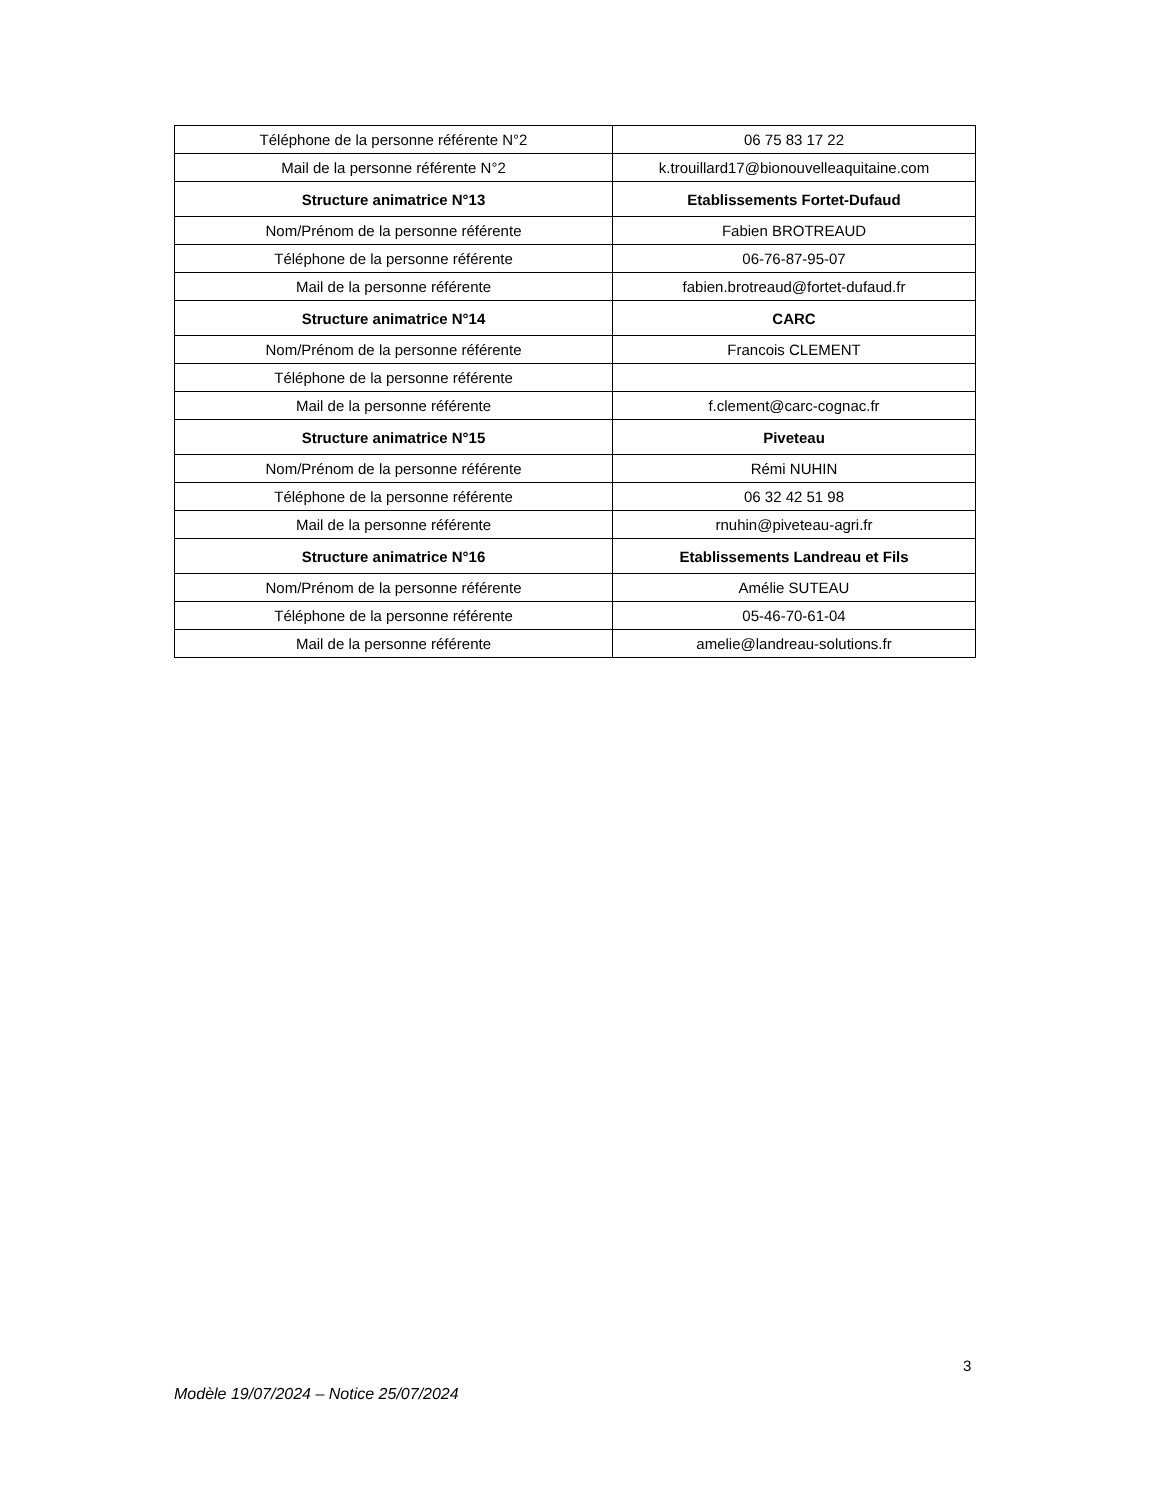| Téléphone de la personne référente N°2 | 06 75 83 17 22 |
| Mail de la personne référente N°2 | k.trouillard17@bionouvelleaquitaine.com |
| Structure animatrice N°13 | Etablissements Fortet-Dufaud |
| Nom/Prénom de la personne référente | Fabien BROTREAUD |
| Téléphone de la personne référente | 06-76-87-95-07 |
| Mail de la personne référente | fabien.brotreaud@fortet-dufaud.fr |
| Structure animatrice N°14 | CARC |
| Nom/Prénom de la personne référente | Francois CLEMENT |
| Téléphone de la personne référente | |
| Mail de la personne référente | f.clement@carc-cognac.fr |
| Structure animatrice N°15 | Piveteau |
| Nom/Prénom de la personne référente | Rémi NUHIN |
| Téléphone de la personne référente | 06 32 42 51 98 |
| Mail de la personne référente | rnuhin@piveteau-agri.fr |
| Structure animatrice N°16 | Etablissements Landreau et Fils |
| Nom/Prénom de la personne référente | Amélie SUTEAU |
| Téléphone de la personne référente | 05-46-70-61-04 |
| Mail de la personne référente | amelie@landreau-solutions.fr |
3
Modèle 19/07/2024 – Notice 25/07/2024